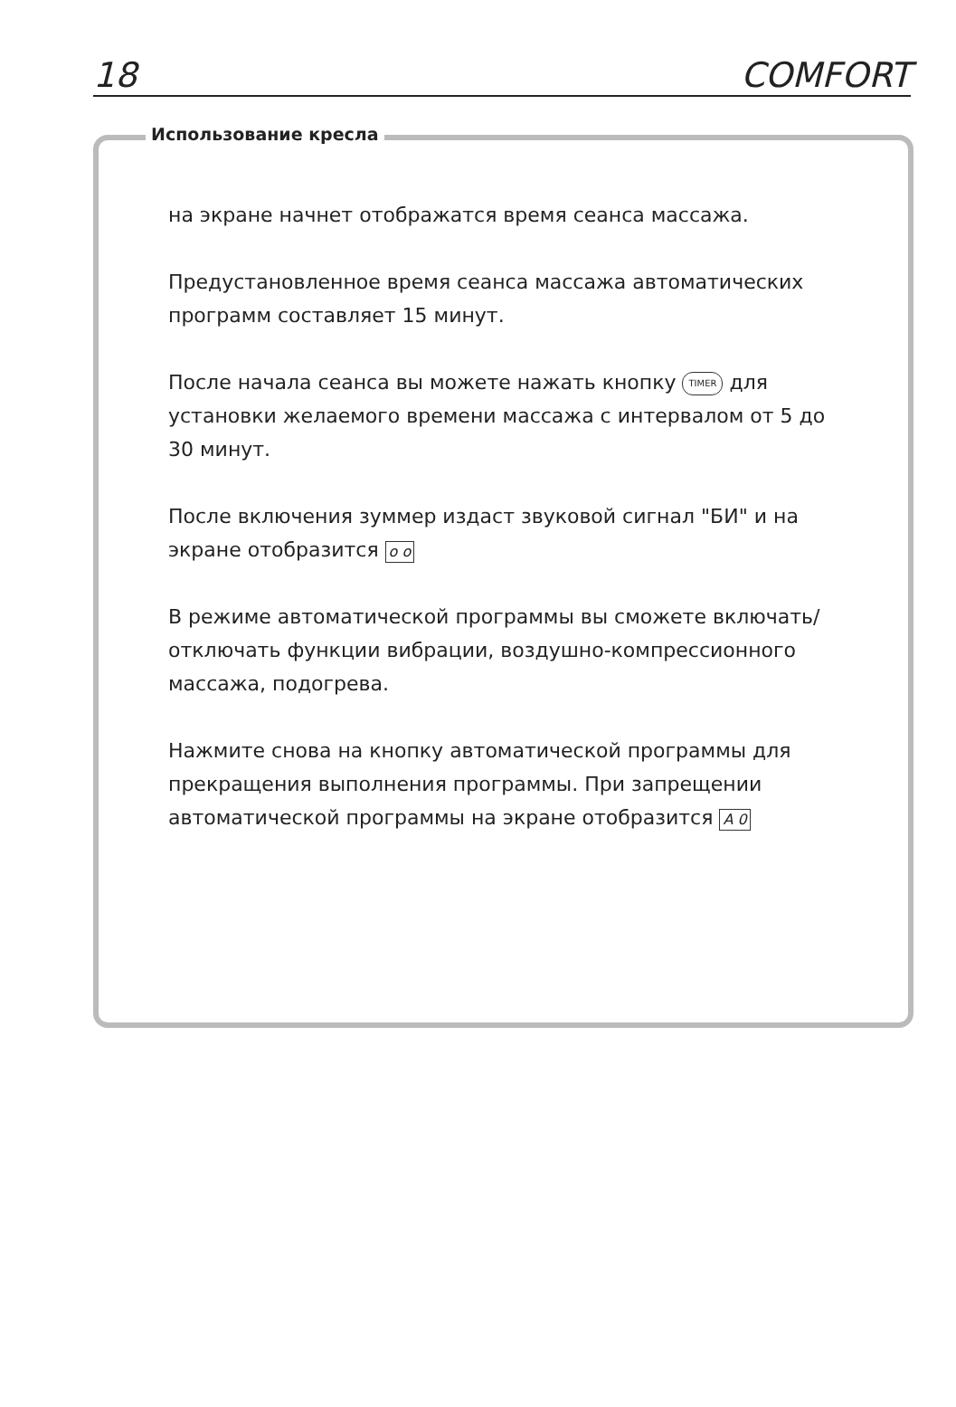18 COMFORT
Использование кресла
на экране начнет отображатся время сеанса массажа.
Предустановленное время сеанса массажа автоматических программ составляет 15 минут.
После начала сеанса вы можете нажать кнопку TIMER для установки желаемого времени массажа с интервалом от 5 до 30 минут.
После включения зуммер издаст звуковой сигнал "БИ" и на экране отобразится o o
В режиме автоматической программы вы сможете включать/отключать функции вибрации, воздушно-компрессионного массажа, подогрева.
Нажмите снова на кнопку автоматической программы для прекращения выполнения программы. При запрещении автоматической программы на экране отобразится A 0